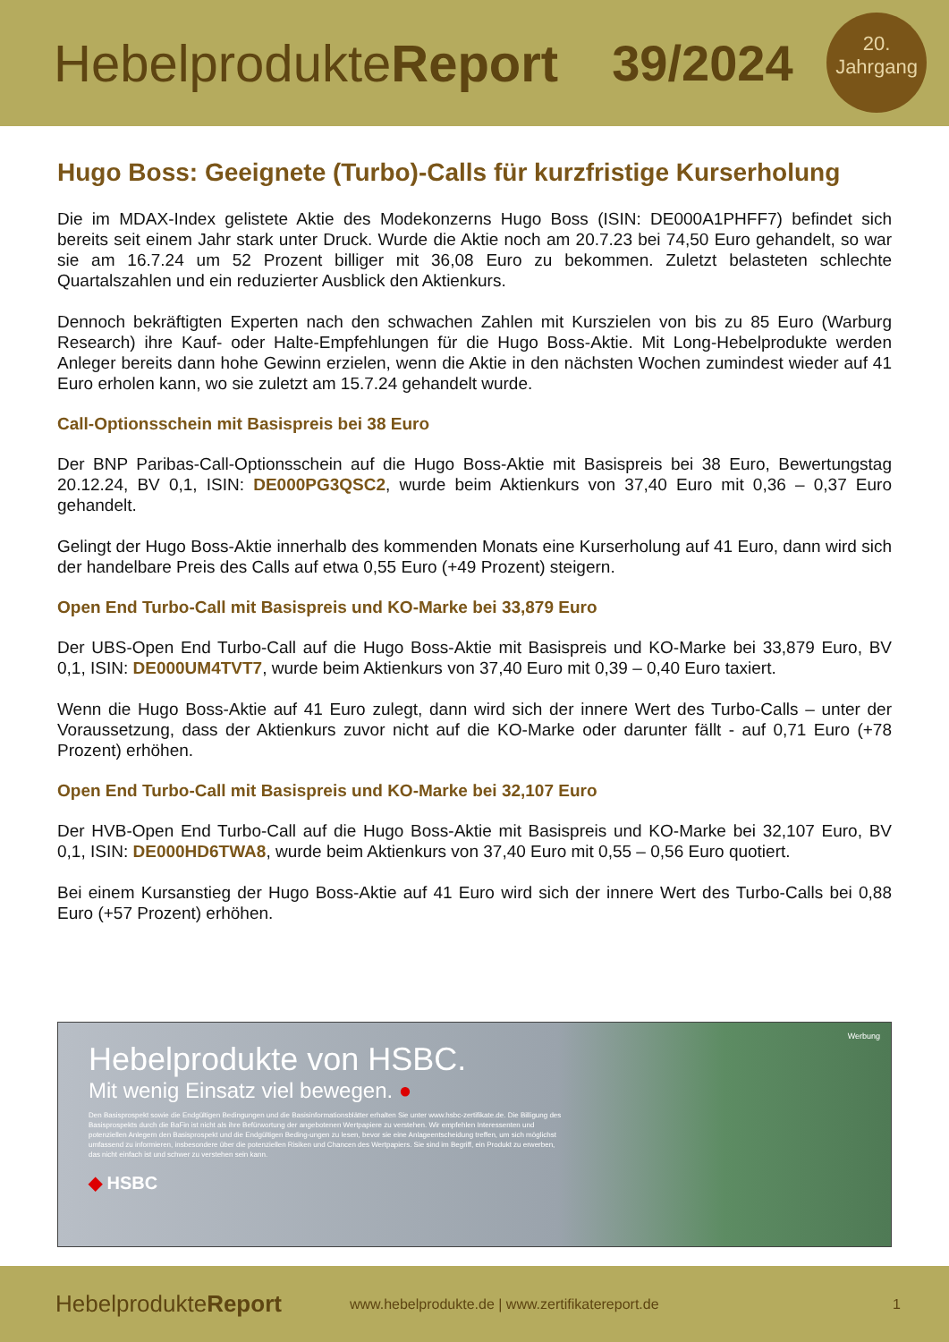HebelprodukteReport 39/2024
20.
Jahrgang
Hugo Boss: Geeignete (Turbo)-Calls für kurzfristige Kurserholung
Die im MDAX-Index gelistete Aktie des Modekonzerns Hugo Boss (ISIN: DE000A1PHFF7) befindet sich bereits seit einem Jahr stark unter Druck. Wurde die Aktie noch am 20.7.23 bei 74,50 Euro gehandelt, so war sie am 16.7.24 um 52 Prozent billiger mit 36,08 Euro zu bekommen. Zuletzt belasteten schlechte Quartalszahlen und ein reduzierter Ausblick den Aktienkurs.
Dennoch bekräftigten Experten nach den schwachen Zahlen mit Kurszielen von bis zu 85 Euro (Warburg Research) ihre Kauf- oder Halte-Empfehlungen für die Hugo Boss-Aktie. Mit Long-Hebelprodukte werden Anleger bereits dann hohe Gewinn erzielen, wenn die Aktie in den nächsten Wochen zumindest wieder auf 41 Euro erholen kann, wo sie zuletzt am 15.7.24 gehandelt wurde.
Call-Optionsschein mit Basispreis bei 38 Euro
Der BNP Paribas-Call-Optionsschein auf die Hugo Boss-Aktie mit Basispreis bei 38 Euro, Bewertungstag 20.12.24, BV 0,1, ISIN: DE000PG3QSC2, wurde beim Aktienkurs von 37,40 Euro mit 0,36 – 0,37 Euro gehandelt.
Gelingt der Hugo Boss-Aktie innerhalb des kommenden Monats eine Kurserholung auf 41 Euro, dann wird sich der handelbare Preis des Calls auf etwa 0,55 Euro (+49 Prozent) steigern.
Open End Turbo-Call mit Basispreis und KO-Marke bei 33,879 Euro
Der UBS-Open End Turbo-Call auf die Hugo Boss-Aktie mit Basispreis und KO-Marke bei 33,879 Euro, BV 0,1, ISIN: DE000UM4TVT7, wurde beim Aktienkurs von 37,40 Euro mit 0,39 – 0,40 Euro taxiert.
Wenn die Hugo Boss-Aktie auf 41 Euro zulegt, dann wird sich der innere Wert des Turbo-Calls – unter der Voraussetzung, dass der Aktienkurs zuvor nicht auf die KO-Marke oder darunter fällt - auf 0,71 Euro (+78 Prozent) erhöhen.
Open End Turbo-Call mit Basispreis und KO-Marke bei 32,107 Euro
Der HVB-Open End Turbo-Call auf die Hugo Boss-Aktie mit Basispreis und KO-Marke bei 32,107 Euro, BV 0,1, ISIN: DE000HD6TWA8, wurde beim Aktienkurs von 37,40 Euro mit 0,55 – 0,56 Euro quotiert.
Bei einem Kursanstieg der Hugo Boss-Aktie auf 41 Euro wird sich der innere Wert des Turbo-Calls bei 0,88 Euro (+57 Prozent) erhöhen.
Werbung
Hebelprodukte von HSBC.
Mit wenig Einsatz viel bewegen. ●
Den Basisprospekt sowie die Endgültigen Bedingungen und die Basisinformationsblätter erhalten Sie unter www.hsbc-zertifikate.de. Die Billigung des Basisprospekts durch die BaFin ist nicht als ihre Befürwortung der angebotenen Wertpapiere zu verstehen. Wir empfehlen Interessenten und potenziellen Anlegern den Basisprospekt und die Endgültigen Beding-ungen zu lesen, bevor sie eine Anlageentscheidung treffen, um sich möglichst umfassend zu informieren, insbesondere über die potenziellen Risiken und Chancen des Wertpapiers. Sie sind im Begriff, ein Produkt zu erwerben, das nicht einfach ist und schwer zu verstehen sein kann.
◆ HSBC
HebelprodukteReport www.hebelprodukte.de | www.zertifikatereport.de 1